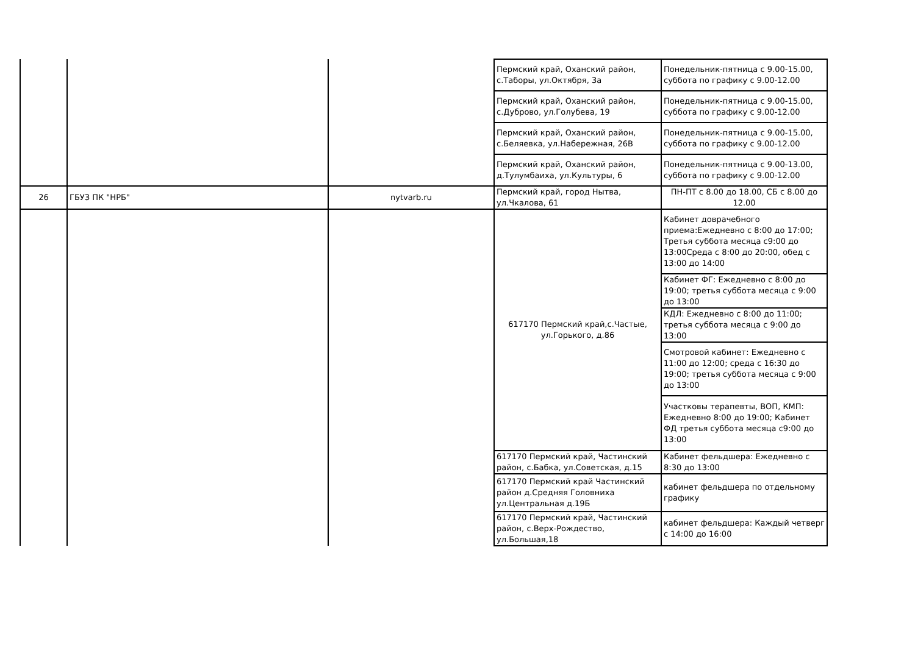| | | | Пермский край, Оханский район, с.Таборы, ул.Октября, 3а | Понедельник-пятница с 9.00-15.00, суббота по графику с 9.00-12.00 |
| | | | Пермский край, Оханский район, с.Дуброво, ул.Голубева, 19 | Понедельник-пятница с 9.00-15.00, суббота по графику с 9.00-12.00 |
| | | | Пермский край, Оханский район, с.Беляевка, ул.Набережная, 26В | Понедельник-пятница с 9.00-15.00, суббота по графику с 9.00-12.00 |
| | | | Пермский край, Оханский район, д.Тулумбаиха, ул.Культуры, 6 | Понедельник-пятница с 9.00-13.00, суббота по графику с 9.00-12.00 |
| 26 | ГБУЗ ПК "НРБ" | nytvarb.ru | Пермский край, город Нытва, ул.Чкалова, 61 | ПН-ПТ с 8.00 до 18.00, СБ с 8.00 до 12.00 |
| | | | 617170 Пермский край,с.Частые, ул.Горького, д.86 | Кабинет доврачебного приема:Ежедневно с 8:00 до 17:00; Третья суббота месяца с9:00 до 13:00Среда с 8:00 до 20:00, обед с 13:00 до 14:00 |
| | | | | Кабинет ФГ: Ежедневно с 8:00 до 19:00; третья суббота месяца с 9:00 до 13:00 |
| | | | | КДЛ: Ежедневно с 8:00 до 11:00; третья суббота месяца с 9:00 до 13:00 |
| | | | | Смотровой кабинет: Ежедневно с 11:00 до 12:00; среда с 16:30 до 19:00; третья суббота месяца с 9:00 до 13:00 |
| | | | | Участковы терапевты, ВОП, КМП: Ежедневно 8:00 до 19:00; Кабинет ФД третья суббота месяца с9:00 до 13:00 |
| | | | 617170 Пермский край, Частинский район, с.Бабка, ул.Советская, д.15 | Кабинет фельдшера: Ежедневно с 8:30 до 13:00 |
| | | | 617170 Пермский край Частинский район д.Средняя Головниха ул.Центральная д.19Б | кабинет фельдшера по отдельному графику |
| | | | 617170 Пермский край, Частинский район, с.Верх-Рождество, ул.Большая,18 | кабинет фельдшера: Каждый четверг с 14:00 до 16:00 |